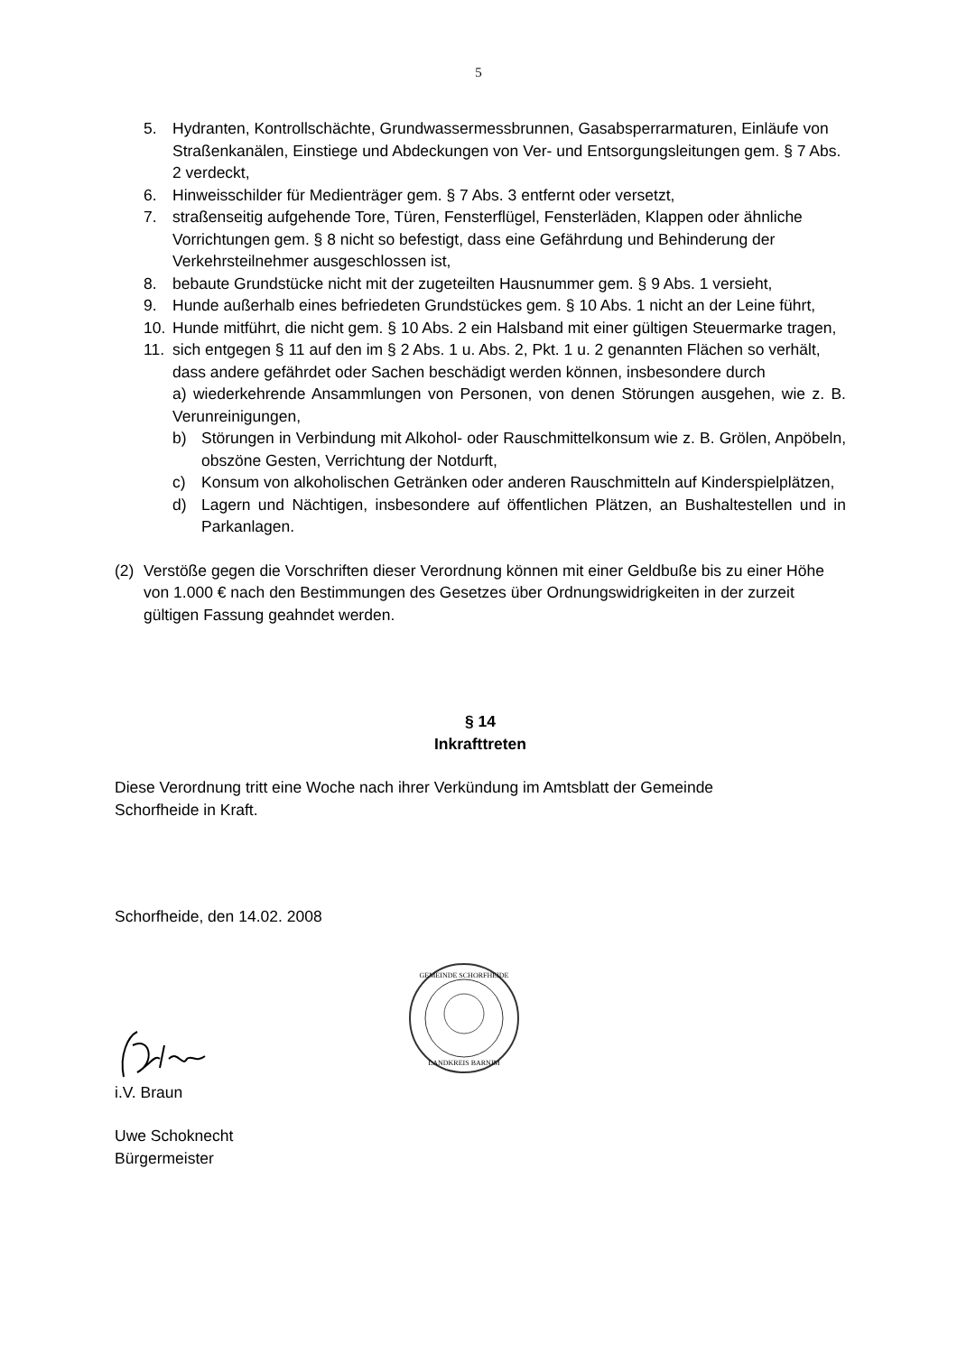5
5. Hydranten, Kontrollschächte, Grundwassermessbrunnen, Gasabsperrarmaturen, Einläufe von Straßenkanälen, Einstiege und Abdeckungen von Ver- und Entsorgungsleitungen gem. § 7 Abs. 2 verdeckt,
6. Hinweisschilder für Medienträger gem. § 7 Abs. 3 entfernt oder versetzt,
7. straßenseitig aufgehende Tore, Türen, Fensterflügel, Fensterläden, Klappen oder ähnliche Vorrichtungen gem. § 8 nicht so befestigt, dass eine Gefährdung und Behinderung der Verkehrsteilnehmer ausgeschlossen ist,
8. bebaute Grundstücke nicht mit der zugeteilten Hausnummer gem. § 9 Abs. 1 versieht,
9. Hunde außerhalb eines befriedeten Grundstückes gem. § 10 Abs. 1 nicht an der Leine führt,
10. Hunde mitführt, die nicht gem. § 10 Abs. 2 ein Halsband mit einer gültigen Steuermarke tragen,
11. sich entgegen § 11 auf den im § 2 Abs. 1 u. Abs. 2, Pkt. 1 u. 2 genannten Flächen so verhält, dass andere gefährdet oder Sachen beschädigt werden können, insbesondere durch
a) wiederkehrende Ansammlungen von Personen, von denen Störungen ausgehen, wie z. B. Verunreinigungen,
b) Störungen in Verbindung mit Alkohol- oder Rauschmittelkonsum wie z. B. Grölen, Anpöbeln, obszöne Gesten, Verrichtung der Notdurft,
c) Konsum von alkoholischen Getränken oder anderen Rauschmitteln auf Kinderspielplätzen,
d) Lagern und Nächtigen, insbesondere auf öffentlichen Plätzen, an Bushaltestellen und in Parkanlagen.
(2) Verstöße gegen die Vorschriften dieser Verordnung können mit einer Geldbuße bis zu einer Höhe von 1.000 € nach den Bestimmungen des Gesetzes über Ordnungswidrigkeiten in der zurzeit gültigen Fassung geahndet werden.
§ 14
Inkrafttreten
Diese Verordnung tritt eine Woche nach ihrer Verkündung im Amtsblatt der Gemeinde Schorfheide in Kraft.
Schorfheide, den 14.02. 2008
GEMEINDE SCHORFHEIDE
LANDKREIS BARNIM
i.V. Braun
Uwe Schoknecht
Bürgermeister